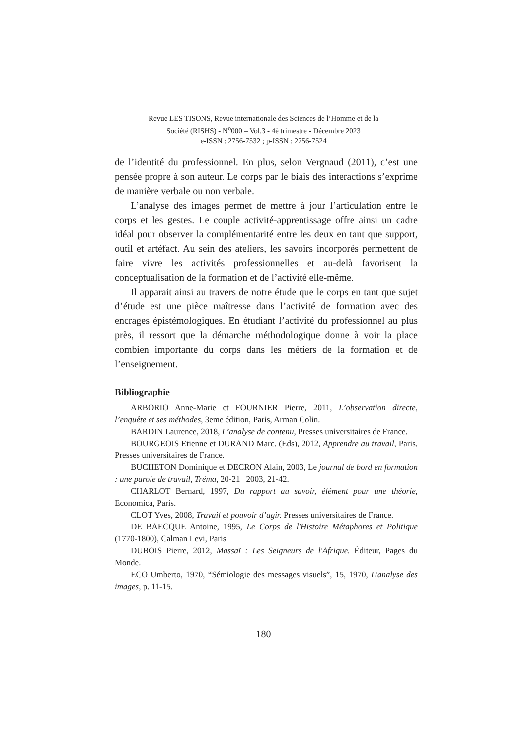Revue LES TISONS, Revue internationale des Sciences de l’Homme et de la
Société (RISHS) - N<sup>o</sup>000 – Vol.3 - 4è trimestre - Décembre 2023
e-ISSN : 2756-7532 ; p-ISSN : 2756-7524
de l’identité du professionnel. En plus, selon Vergnaud (2011), c’est une pensée propre à son auteur. Le corps par le biais des interactions s’exprime de manière verbale ou non verbale.
L’analyse des images permet de mettre à jour l’articulation entre le corps et les gestes. Le couple activité-apprentissage offre ainsi un cadre idéal pour observer la complémentarité entre les deux en tant que support, outil et artéfact. Au sein des ateliers, les savoirs incorporés permettent de faire vivre les activités professionnelles et au-delà favorisent la conceptualisation de la formation et de l’activité elle-même.
Il apparait ainsi au travers de notre étude que le corps en tant que sujet d’étude est une pièce maîtresse dans l’activité de formation avec des encrages épistémologiques. En étudiant l’activité du professionnel au plus près, il ressort que la démarche méthodologique donne à voir la place combien importante du corps dans les métiers de la formation et de l’enseignement.
Bibliographie
ARBORIO Anne-Marie et FOURNIER Pierre, 2011, L’observation directe, l’enquête et ses méthodes, 3eme édition, Paris, Arman Colin.
BARDIN Laurence, 2018, L’analyse de contenu, Presses universitaires de France.
BOURGEOIS Etienne et DURAND Marc. (Eds), 2012, Apprendre au travail, Paris, Presses universitaires de France.
BUCHETON Dominique et DECRON Alain, 2003, Le journal de bord en formation : une parole de travail, Tréma, 20-21 | 2003, 21-42.
CHARLOT Bernard, 1997, Du rapport au savoir, élément pour une théorie, Economica, Paris.
CLOT Yves, 2008, Travail et pouvoir d’agir. Presses universitaires de France.
DE BAECQUE Antoine, 1995, Le Corps de l'Histoire Métaphores et Politique (1770-1800), Calman Levi, Paris
DUBOIS Pierre, 2012, Massaï : Les Seigneurs de l'Afrique. Éditeur, Pages du Monde.
ECO Umberto, 1970, “Sémiologie des messages visuels”, 15, 1970, L'analyse des images, p. 11-15.
180